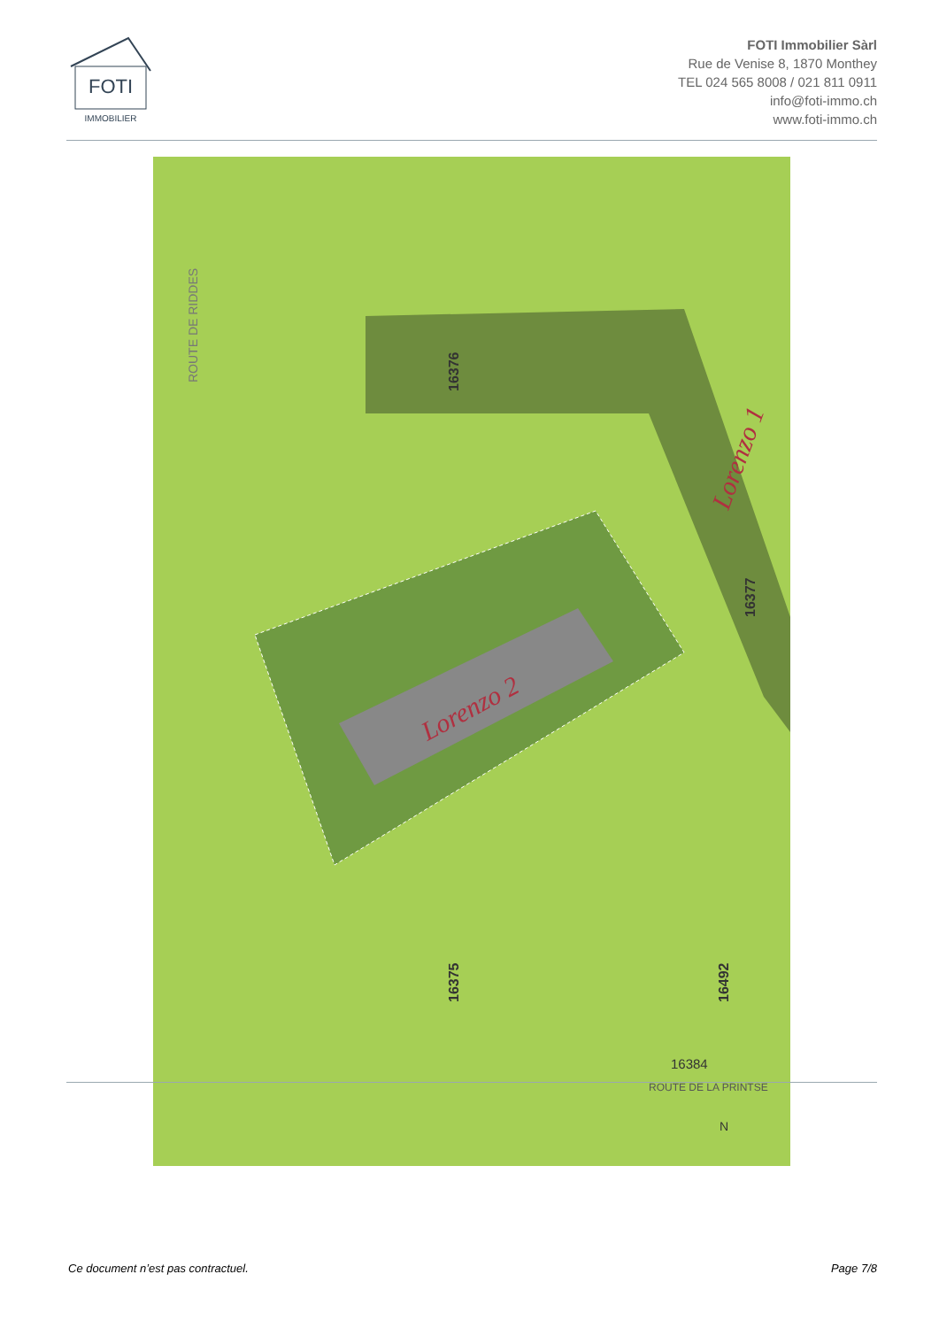FOTI
IMMOBILIER
FOTI Immobilier Sàrl
Rue de Venise 8, 1870 Monthey
TEL 024 565 8008 / 021 811 0911
info@foti-immo.ch
www.foti-immo.ch
ROUTE DE RIDDES
16376
16377
16375
16492
16384
ROUTE DE LA PRINTSE
Lorenzo 2
Lorenzo 1
N
Ce document n’est pas contractuel. Page 7/8